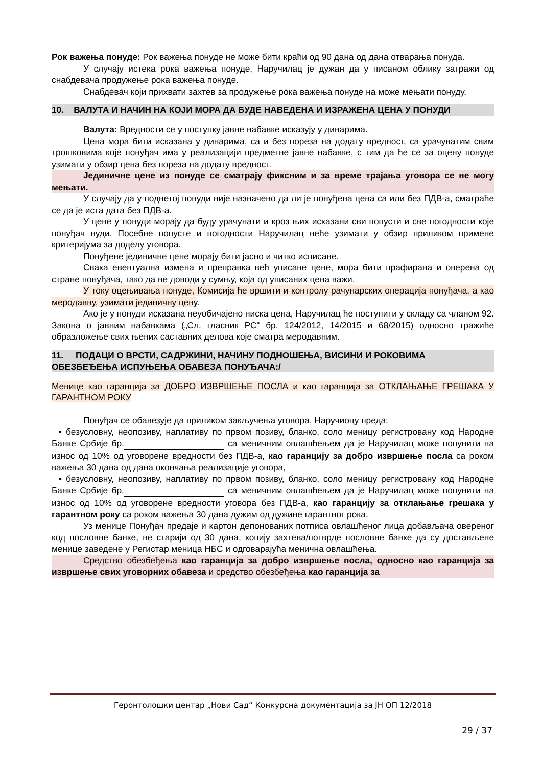Рок важења понуде: Рок важења понуде не може бити краћи од 90 дана од дана отварања понуда.
У случају истека рока важења понуде, Наручилац је дужан да у писаном облику затражи од снабдевача продужење рока важења понуде.
Снабдевач који прихвати захтев за продужење рока важења понуде на може мењати понуду.
10. ВАЛУТА И НАЧИН НА КОЈИ МОРА ДА БУДЕ НАВЕДЕНА И ИЗРАЖЕНА ЦЕНА У ПОНУДИ
Валута: Вредности се у поступку јавне набавке исказују у динарима.
Цена мора бити исказана у динарима, са и без пореза на додату вредност, са урачунатим свим трошковима које понуђач има у реализацији предметне јавне набавке, с тим да ће се за оцену понуде узимати у обзир цена без пореза на додату вредност.
Јединичне цене из понуде се сматрају фиксним и за време трајања уговора се не могу мењати.
У случају да у поднетој понуди није назначено да ли је понуђена цена са или без ПДВ-а, сматраће се да је иста дата без ПДВ-а.
У цене у понуди морају да буду урачунати и кроз њих исказани сви попусти и све погодности које понуђач нуди. Посебне попусте и погодности Наручилац неће узимати у обзир приликом примене критеријума за доделу уговора.
Понуђене јединичне цене морају бити јасно и читко исписане.
Свака евентуална измена и преправка већ уписане цене, мора бити прафирана и оверена од стране понуђача, тако да не доводи у сумњу, која од уписаних цена важи.
У току оцењивања понуде, Комисија ће вршити и контролу рачунарских операција понуђача, а као меродавну, узимати јединичну цену.
Ако је у понуди исказана неуобичајено ниска цена, Наручилац ће поступити у складу са чланом 92. Закона о јавним набавкама („Сл. гласник РС“ бр. 124/2012, 14/2015 и 68/2015) односно тражиће образложење свих њених саставних делова које сматра меродавним.
11. ПОДАЦИ О ВРСТИ, САДРЖИНИ, НАЧИНУ ПОДНОШЕЊА, ВИСИНИ И РОКОВИМА ОБЕЗБЕЂЕЊА ИСПУЊЕЊА ОБАВЕЗА ПОНУЂАЧА:/
Менице као гаранција за ДОБРО ИЗВРШЕЊЕ ПОСЛА и као гаранција за ОТКЛАЊАЊЕ ГРЕШАКА У ГАРАНТНОМ РОКУ
Понуђач се обавезује да приликом закључења уговора, Наручиоцу преда:
• безусловну, неопозиву, наплативу по првом позиву, бланко, соло меницу регистровану код Народне Банке Србије бр. са меничним овлашћењем да је Наручилац може попунити на износ од 10% од уговорене вредности без ПДВ-а, као гаранцију за добро извршење посла са роком важења 30 дана од дана окончања реализације уговора,
• безусловну, неопозиву, наплативу по првом позиву, бланко, соло меницу регистровану код Народне Банке Србије бр. са меничним овлашћењем да је Наручилац може попунити на износ од 10% од уговорене вредности уговора без ПДВ-а, као гаранцију за отклањање грешака у гарантном року са роком важења 30 дана дужим од дужине гарантног рока.
Уз менице Понуђач предаје и картон депонованих потписа овлашћеног лица добављача овереног код пословне банке, не старији од 30 дана, копију захтева/потврде пословне банке да су достављене менице заведене у Регистар меница НБС и одговарајућа менична овлашћења.
Средство обезбеђења као гаранција за добро извршење посла, односно као гаранција за извршење свих уговорних обавеза и средство обезбеђења као гаранција за
Геронтолошки центар „Нови Сад“ Конкурсна документација за ЈН ОП 12/2018
29 / 37